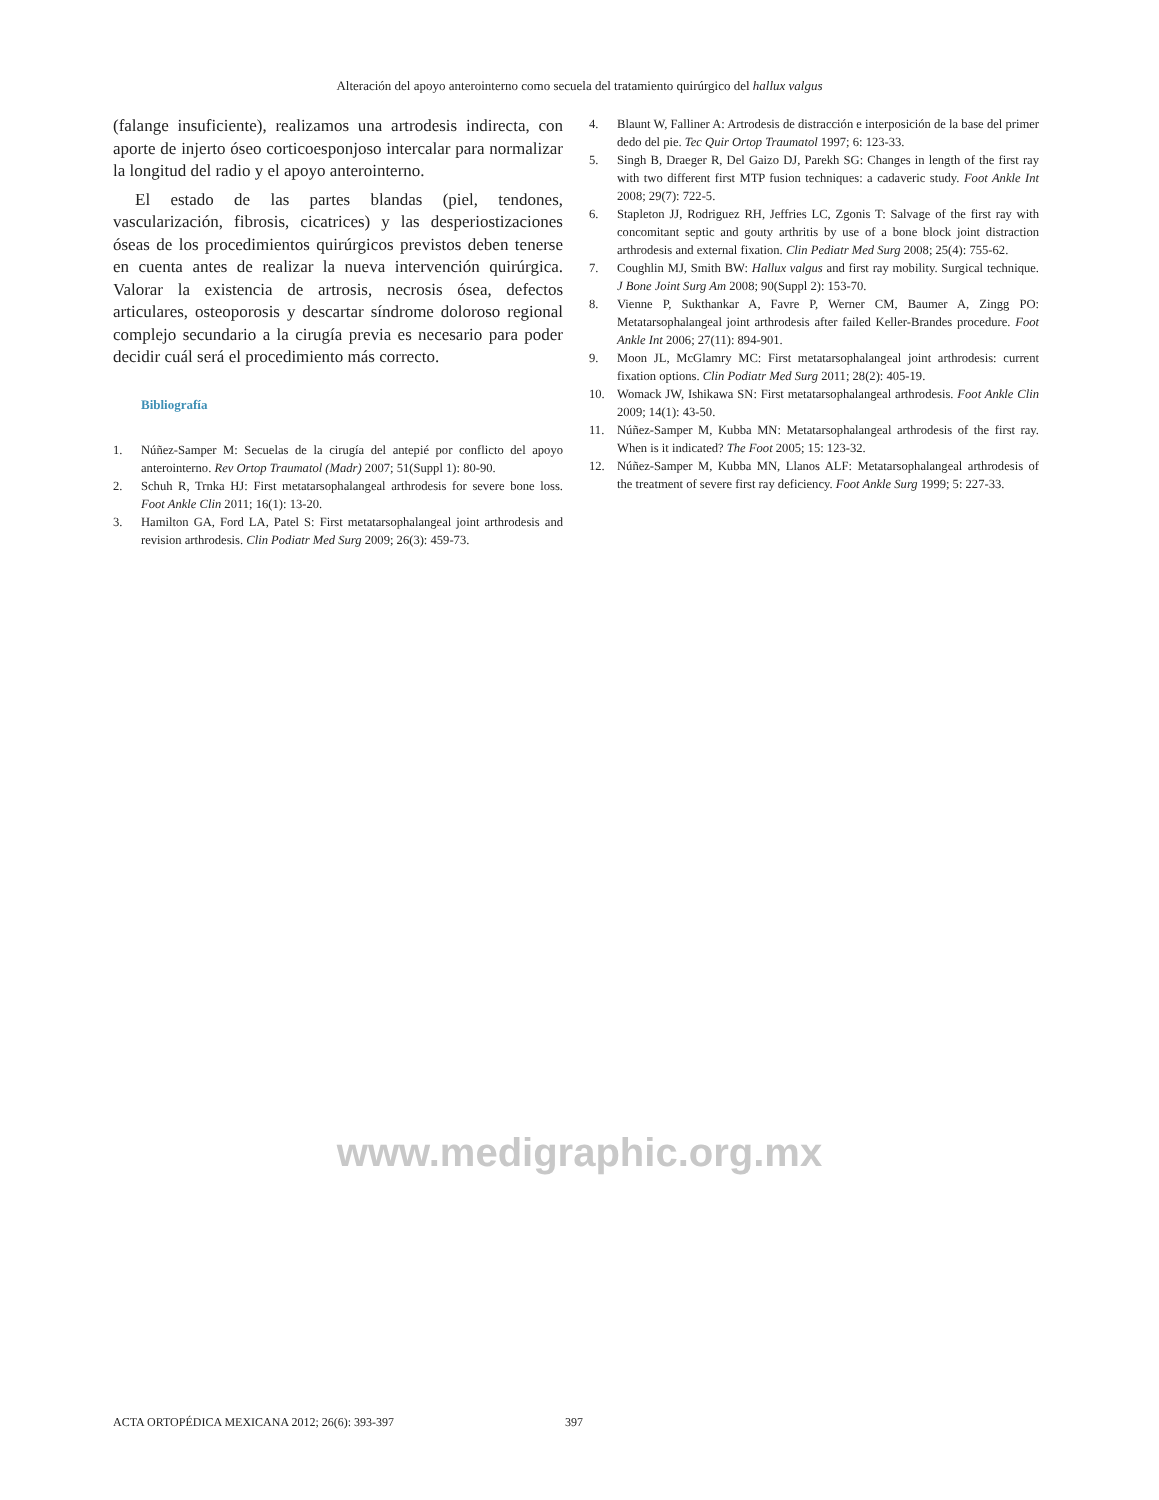Alteración del apoyo anterointerno como secuela del tratamiento quirúrgico del hallux valgus
(falange insuficiente), realizamos una artrodesis indirecta, con aporte de injerto óseo corticoesponjoso intercalar para normalizar la longitud del radio y el apoyo anterointerno.
El estado de las partes blandas (piel, tendones, vascularización, fibrosis, cicatrices) y las desperiostizaciones óseas de los procedimientos quirúrgicos previstos deben tenerse en cuenta antes de realizar la nueva intervención quirúrgica. Valorar la existencia de artrosis, necrosis ósea, defectos articulares, osteoporosis y descartar síndrome doloroso regional complejo secundario a la cirugía previa es necesario para poder decidir cuál será el procedimiento más correcto.
Bibliografía
1. Núñez-Samper M: Secuelas de la cirugía del antepié por conflicto del apoyo anterointerno. Rev Ortop Traumatol (Madr) 2007; 51(Suppl 1): 80-90.
2. Schuh R, Trnka HJ: First metatarsophalangeal arthrodesis for severe bone loss. Foot Ankle Clin 2011; 16(1): 13-20.
3. Hamilton GA, Ford LA, Patel S: First metatarsophalangeal joint arthrodesis and revision arthrodesis. Clin Podiatr Med Surg 2009; 26(3): 459-73.
4. Blaunt W, Falliner A: Artrodesis de distracción e interposición de la base del primer dedo del pie. Tec Quir Ortop Traumatol 1997; 6: 123-33.
5. Singh B, Draeger R, Del Gaizo DJ, Parekh SG: Changes in length of the first ray with two different first MTP fusion techniques: a cadaveric study. Foot Ankle Int 2008; 29(7): 722-5.
6. Stapleton JJ, Rodriguez RH, Jeffries LC, Zgonis T: Salvage of the first ray with concomitant septic and gouty arthritis by use of a bone block joint distraction arthrodesis and external fixation. Clin Pediatr Med Surg 2008; 25(4): 755-62.
7. Coughlin MJ, Smith BW: Hallux valgus and first ray mobility. Surgical technique. J Bone Joint Surg Am 2008; 90(Suppl 2): 153-70.
8. Vienne P, Sukthankar A, Favre P, Werner CM, Baumer A, Zingg PO: Metatarsophalangeal joint arthrodesis after failed Keller-Brandes procedure. Foot Ankle Int 2006; 27(11): 894-901.
9. Moon JL, McGlamry MC: First metatarsophalangeal joint arthrodesis: current fixation options. Clin Podiatr Med Surg 2011; 28(2): 405-19.
10. Womack JW, Ishikawa SN: First metatarsophalangeal arthrodesis. Foot Ankle Clin 2009; 14(1): 43-50.
11. Núñez-Samper M, Kubba MN: Metatarsophalangeal arthrodesis of the first ray. When is it indicated? The Foot 2005; 15: 123-32.
12. Núñez-Samper M, Kubba MN, Llanos ALF: Metatarsophalangeal arthrodesis of the treatment of severe first ray deficiency. Foot Ankle Surg 1999; 5: 227-33.
www.medigraphic.org.mx
ACTA ORTOPÉDICA MEXICANA 2012; 26(6): 393-397 397